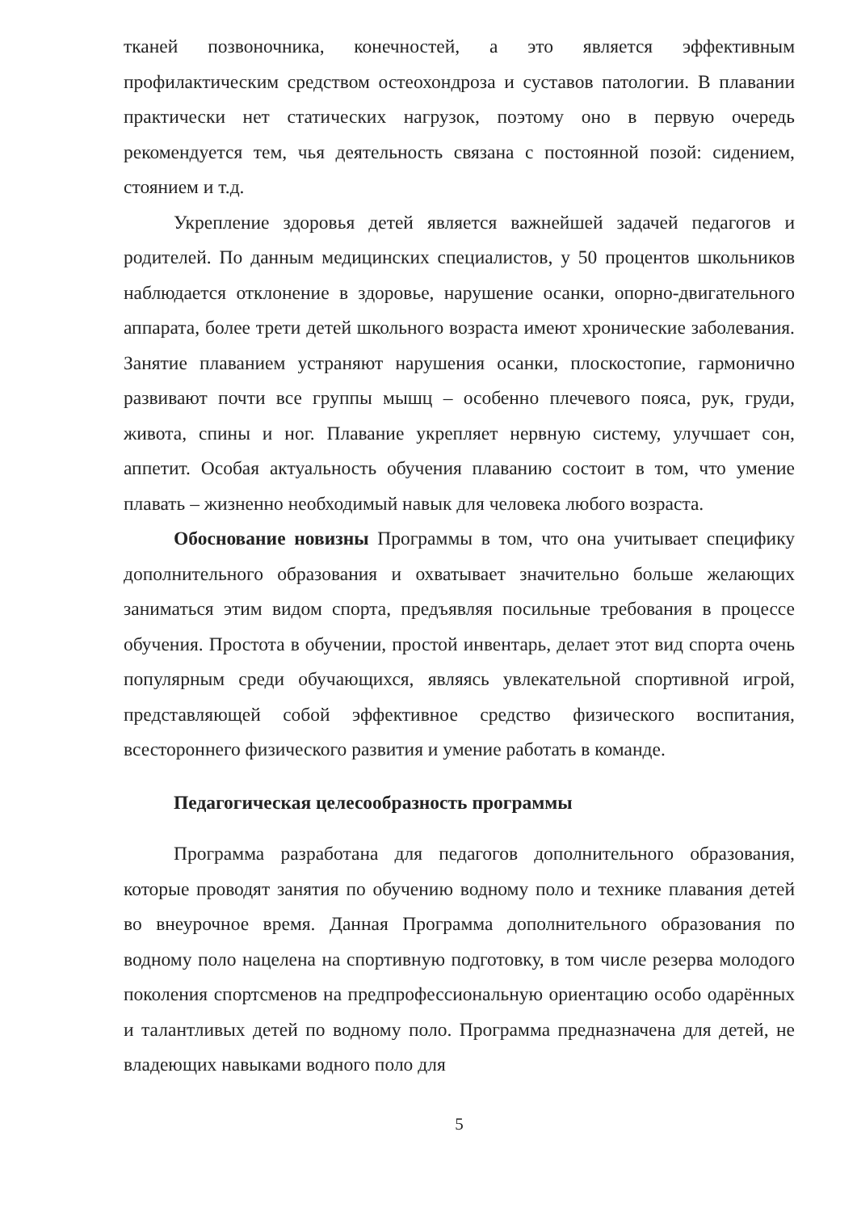тканей позвоночника, конечностей, а это является эффективным профилактическим средством остеохондроза и суставов патологии. В плавании практически нет статических нагрузок, поэтому оно в первую очередь рекомендуется тем, чья деятельность связана с постоянной позой: сидением, стоянием и т.д.
Укрепление здоровья детей является важнейшей задачей педагогов и родителей. По данным медицинских специалистов, у 50 процентов школьников наблюдается отклонение в здоровье, нарушение осанки, опорно-двигательного аппарата, более трети детей школьного возраста имеют хронические заболевания. Занятие плаванием устраняют нарушения осанки, плоскостопие, гармонично развивают почти все группы мышц – особенно плечевого пояса, рук, груди, живота, спины и ног. Плавание укрепляет нервную систему, улучшает сон, аппетит. Особая актуальность обучения плаванию состоит в том, что умение плавать – жизненно необходимый навык для человека любого возраста.
Обоснование новизны Программы в том, что она учитывает специфику дополнительного образования и охватывает значительно больше желающих заниматься этим видом спорта, предъявляя посильные требования в процессе обучения. Простота в обучении, простой инвентарь, делает этот вид спорта очень популярным среди обучающихся, являясь увлекательной спортивной игрой, представляющей собой эффективное средство физического воспитания, всестороннего физического развития и умение работать в команде.
Педагогическая целесообразность программы
Программа разработана для педагогов дополнительного образования, которые проводят занятия по обучению водному поло и технике плавания детей во внеурочное время. Данная Программа дополнительного образования по водному поло нацелена на спортивную подготовку, в том числе резерва молодого поколения спортсменов на предпрофессиональную ориентацию особо одарённых и талантливых детей по водному поло. Программа предназначена для детей, не владеющих навыками водного поло для
5